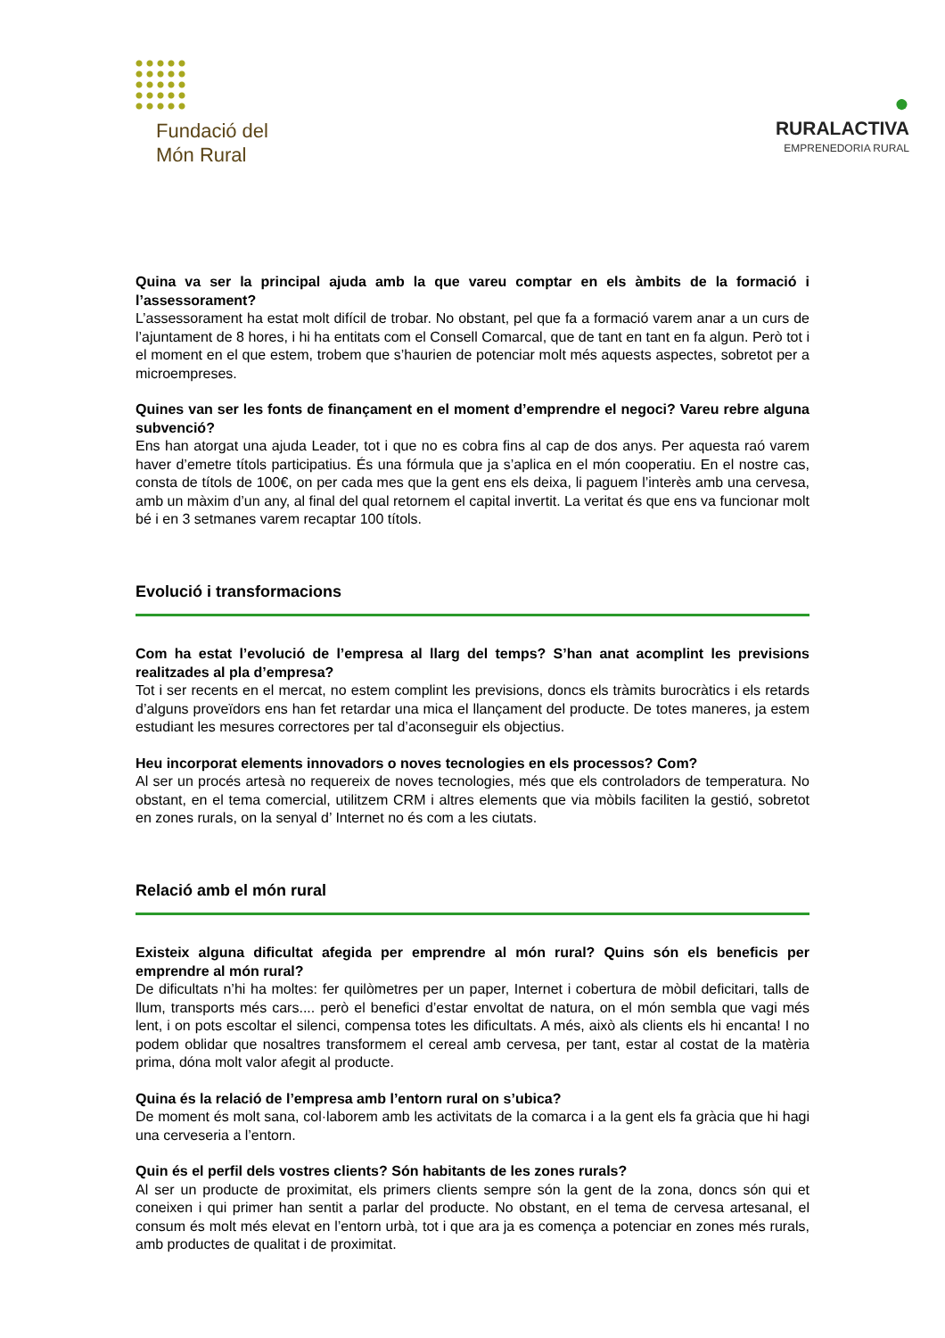Fundació del
Món Rural
●
RURALACTIVA
EMPRENEDORIA RURAL
Quina va ser la principal ajuda amb la que vareu comptar en els àmbits de la formació i l’assessorament?
L’assessorament ha estat molt difícil de trobar. No obstant, pel que fa a formació varem anar a un curs de l’ajuntament de 8 hores, i hi ha entitats com el Consell Comarcal, que de tant en tant en fa algun. Però tot i el moment en el que estem, trobem que s’haurien de potenciar molt més aquests aspectes, sobretot per a microempreses.
Quines van ser les fonts de finançament en el moment d’emprendre el negoci? Vareu rebre alguna subvenció?
Ens han atorgat una ajuda Leader, tot i que no es cobra fins al cap de dos anys. Per aquesta raó varem haver d’emetre títols participatius. És una fórmula que ja s’aplica en el món cooperatiu. En el nostre cas, consta de títols de 100€, on per cada mes que la gent ens els deixa, li paguem l’interès amb una cervesa, amb un màxim d’un any, al final del qual retornem el capital invertit. La veritat és que ens va funcionar molt bé i en 3 setmanes varem recaptar 100 títols.
Evolució i transformacions
Com ha estat l’evolució de l’empresa al llarg del temps? S’han anat acomplint les previsions realitzades al pla d’empresa?
Tot i ser recents en el mercat, no estem complint les previsions, doncs els tràmits burocràtics i els retards d’alguns proveïdors ens han fet retardar una mica el llançament del producte. De totes maneres, ja estem estudiant les mesures correctores per tal d’aconseguir els objectius.
Heu incorporat elements innovadors o noves tecnologies en els processos? Com?
Al ser un procés artesà no requereix de noves tecnologies, més que els controladors de temperatura. No obstant, en el tema comercial, utilitzem CRM i altres elements que via mòbils faciliten la gestió, sobretot en zones rurals, on la senyal d’ Internet no és com a les ciutats.
Relació amb el món rural
Existeix alguna dificultat afegida per emprendre al món rural? Quins són els beneficis per emprendre al món rural?
De dificultats n’hi ha moltes: fer quilòmetres per un paper, Internet i cobertura de mòbil deficitari, talls de llum, transports més cars.... però el benefici d’estar envoltat de natura, on el món sembla que vagi més lent, i on pots escoltar el silenci, compensa totes les dificultats. A més, això als clients els hi encanta! I no podem oblidar que nosaltres transformem el cereal amb cervesa, per tant, estar al costat de la matèria prima, dóna molt valor afegit al producte.
Quina és la relació de l’empresa amb l’entorn rural on s’ubica?
De moment és molt sana, col·laborem amb les activitats de la comarca i a la gent els fa gràcia que hi hagi una cerveseria a l’entorn.
Quin és el perfil dels vostres clients? Són habitants de les zones rurals?
Al ser un producte de proximitat, els primers clients sempre són la gent de la zona, doncs són qui et coneixen i qui primer han sentit a parlar del producte. No obstant, en el tema de cervesa artesanal, el consum és molt més elevat en l’entorn urbà, tot i que ara ja es comença a potenciar en zones més rurals, amb productes de qualitat i de proximitat.